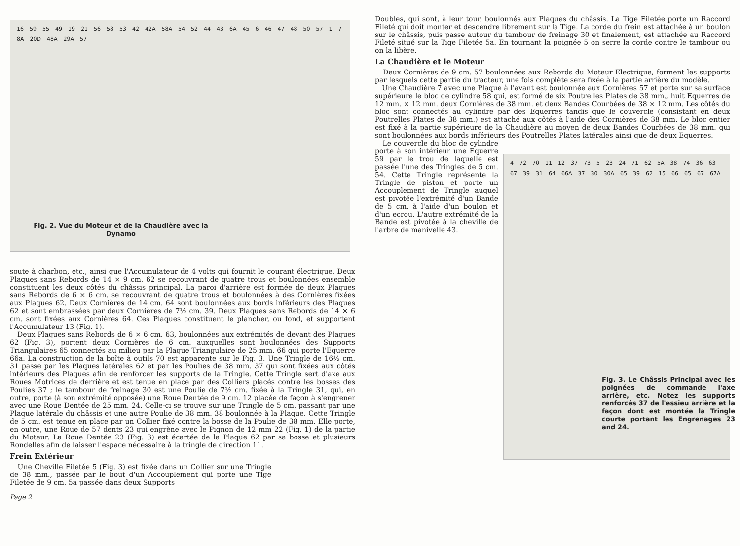16 59 55 49 19 21 56 58 53 42 42A 58A 54 52 44 43 6A 45 6 46 47 48 50 57 1 7 8A 20D 48A 29A 57
Fig. 2. Vue du Moteur et de la Chaudière avec la Dynamo
soute à charbon, etc., ainsi que l'Accumulateur de 4 volts qui fournit le courant électrique. Deux Plaques sans Rebords de 14 × 9 cm. 62 se recouvrant de quatre trous et boulonnées ensemble constituent les deux côtés du châssis principal. La paroi d'arrière est formée de deux Plaques sans Rebords de 6 × 6 cm. se recouvrant de quatre trous et boulonnées à des Cornières fixées aux Plaques 62. Deux Cornières de 14 cm. 64 sont boulonnées aux bords inférieurs des Plaques 62 et sont embrassées par deux Cornières de 7½ cm. 39. Deux Plaques sans Rebords de 14 × 6 cm. sont fixées aux Cornières 64. Ces Plaques constituent le plancher, ou fond, et supportent l'Accumulateur 13 (Fig. 1).
Deux Plaques sans Rebords de 6 × 6 cm. 63, boulonnées aux extrémités de devant des Plaques 62 (Fig. 3), portent deux Cornières de 6 cm. auxquelles sont boulonnées des Supports Triangulaires 65 connectés au milieu par la Plaque Triangulaire de 25 mm. 66 qui porte l'Equerre 66a. La construction de la boîte à outils 70 est apparente sur le Fig. 3. Une Tringle de 16½ cm. 31 passe par les Plaques latérales 62 et par les Poulies de 38 mm. 37 qui sont fixées aux côtés intérieurs des Plaques afin de renforcer les supports de la Tringle. Cette Tringle sert d'axe aux Roues Motrices de derrière et est tenue en place par des Colliers placés contre les bosses des Poulies 37 ; le tambour de freinage 30 est une Poulie de 7½ cm. fixée à la Tringle 31, qui, en outre, porte (à son extrémité opposée) une Roue Dentée de 9 cm. 12 placée de façon à s'engrener avec une Roue Dentée de 25 mm. 24. Celle-ci se trouve sur une Tringle de 5 cm. passant par une Plaque latérale du châssis et une autre Poulie de 38 mm. 38 boulonnée à la Plaque. Cette Tringle de 5 cm. est tenue en place par un Collier fixé contre la bosse de la Poulie de 38 mm. Elle porte, en outre, une Roue de 57 dents 23 qui engrène avec le Pignon de 12 mm 22 (Fig. 1) de la partie du Moteur. La Roue Dentée 23 (Fig. 3) est écartée de la Plaque 62 par sa bosse et plusieurs Rondelles afin de laisser l'espace nécessaire à la tringle de direction 11.
Frein Extérieur
Une Cheville Filetée 5 (Fig. 3) est fixée dans un Collier sur une Tringle de 38 mm., passée par le bout d'un Accouplement qui porte une Tige Filetée de 9 cm. 5a passée dans deux Supports
Page 2
Doubles, qui sont, à leur tour, boulonnés aux Plaques du châssis. La Tige Filetée porte un Raccord Fileté qui doit monter et descendre librement sur la Tige. La corde du frein est attachée à un boulon sur le châssis, puis passe autour du tambour de freinage 30 et finalement, est attachée au Raccord Fileté situé sur la Tige Filetée 5a. En tournant la poignée 5 on serre la corde contre le tambour ou on la libère.
La Chaudière et le Moteur
Deux Cornières de 9 cm. 57 boulonnées aux Rebords du Moteur Electrique, forment les supports par lesquels cette partie du tracteur, une fois complète sera fixée à la partie arrière du modèle.
Une Chaudière 7 avec une Plaque à l'avant est boulonnée aux Cornières 57 et porte sur sa surface supérieure le bloc de cylindre 58 qui, est formé de six Poutrelles Plates de 38 mm., huit Equerres de 12 mm. × 12 mm. deux Cornières de 38 mm. et deux Bandes Courbées de 38 × 12 mm. Les côtés du bloc sont connectés au cylindre par des Equerres tandis que le couvercle (consistant en deux Poutrelles Plates de 38 mm.) est attaché aux côtés à l'aide des Cornières de 38 mm. Le bloc entier est fixé à la partie supérieure de la Chaudière au moyen de deux Bandes Courbées de 38 mm. qui sont boulonnées aux bords inférieurs des Poutrelles Plates latérales ainsi que de deux Equerres.
Le couvercle du bloc de cylindre porte à son intérieur une Equerre 59 par le trou de laquelle est passée l'une des Tringles de 5 cm. 54. Cette Tringle représente la Tringle de piston et porte un Accouplement de Tringle auquel est pivotée l'extrémité d'un Bande de 5 cm. à l'aide d'un boulon et d'un ecrou. L'autre extrémité de la Bande est pivotée à la cheville de l'arbre de manivelle 43.
4 72 70 11 12 37 73 5 23 24 71 62 5A 38 74 36 63 67 39 31 64 66A 37 30 30A 65 39 62 15 66 65 67 67A
Fig. 3. Le Châssis Principal avec les poignées de commande l'axe arrière, etc. Notez les supports renforcés 37 de l'essieu arrière et la façon dont est montée la Tringle courte portant les Engrenages 23 and 24.